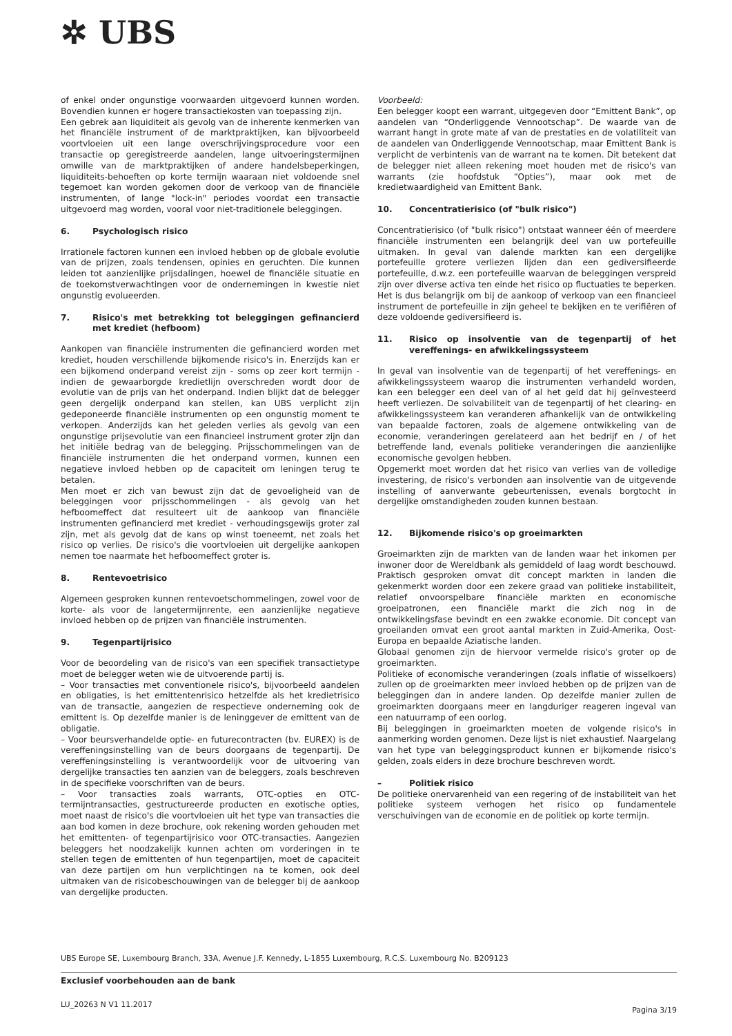✲ UBS
of enkel onder ongunstige voorwaarden uitgevoerd kunnen worden. Bovendien kunnen er hogere transactiekosten van toepassing zijn.
Een gebrek aan liquiditeit als gevolg van de inherente kenmerken van het financiële instrument of de marktpraktijken, kan bijvoorbeeld voortvloeien uit een lange overschrijvingsprocedure voor een transactie op geregistreerde aandelen, lange uitvoeringstermijnen omwille van de marktpraktijken of andere handelsbeperkingen, liquiditeits-behoeften op korte termijn waaraan niet voldoende snel tegemoet kan worden gekomen door de verkoop van de financiële instrumenten, of lange "lock-in" periodes voordat een transactie uitgevoerd mag worden, vooral voor niet-traditionele beleggingen.
6. Psychologisch risico
Irrationele factoren kunnen een invloed hebben op de globale evolutie van de prijzen, zoals tendensen, opinies en geruchten. Die kunnen leiden tot aanzienlijke prijsdalingen, hoewel de financiële situatie en de toekomstverwachtingen voor de ondernemingen in kwestie niet ongunstig evolueerden.
7. Risico's met betrekking tot beleggingen gefinancierd met krediet (hefboom)
Aankopen van financiële instrumenten die gefinancierd worden met krediet, houden verschillende bijkomende risico's in. Enerzijds kan er een bijkomend onderpand vereist zijn - soms op zeer kort termijn - indien de gewaarborgde kredietlijn overschreden wordt door de evolutie van de prijs van het onderpand. Indien blijkt dat de belegger geen dergelijk onderpand kan stellen, kan UBS verplicht zijn gedeponeerde financiële instrumenten op een ongunstig moment te verkopen. Anderzijds kan het geleden verlies als gevolg van een ongunstige prijsevolutie van een financieel instrument groter zijn dan het initiële bedrag van de belegging. Prijsschommelingen van de financiële instrumenten die het onderpand vormen, kunnen een negatieve invloed hebben op de capaciteit om leningen terug te betalen.
Men moet er zich van bewust zijn dat de gevoeligheid van de beleggingen voor prijsschommelingen - als gevolg van het hefboomeffect dat resulteert uit de aankoop van financiële instrumenten gefinancierd met krediet - verhoudingsgewijs groter zal zijn, met als gevolg dat de kans op winst toeneemt, net zoals het risico op verlies. De risico's die voortvloeien uit dergelijke aankopen nemen toe naarmate het hefboomeffect groter is.
8. Rentevoetrisico
Algemeen gesproken kunnen rentevoetschommelingen, zowel voor de korte- als voor de langetermijnrente, een aanzienlijke negatieve invloed hebben op de prijzen van financiële instrumenten.
9. Tegenpartijrisico
Voor de beoordeling van de risico's van een specifiek transactietype moet de belegger weten wie de uitvoerende partij is.
– Voor transacties met conventionele risico's, bijvoorbeeld aandelen en obligaties, is het emittentenrisico hetzelfde als het kredietrisico van de transactie, aangezien de respectieve onderneming ook de emittent is. Op dezelfde manier is de leninggever de emittent van de obligatie.
– Voor beursverhandelde optie- en futurecontracten (bv. EUREX) is de vereffeningsinstelling van de beurs doorgaans de tegenpartij. De vereffeningsinstelling is verantwoordelijk voor de uitvoering van dergelijke transacties ten aanzien van de beleggers, zoals beschreven in de specifieke voorschriften van de beurs.
– Voor transacties zoals warrants, OTC-opties en OTC-termijntransacties, gestructureerde producten en exotische opties, moet naast de risico's die voortvloeien uit het type van transacties die aan bod komen in deze brochure, ook rekening worden gehouden met het emittenten- of tegenpartijrisico voor OTC-transacties. Aangezien beleggers het noodzakelijk kunnen achten om vorderingen in te stellen tegen de emittenten of hun tegenpartijen, moet de capaciteit van deze partijen om hun verplichtingen na te komen, ook deel uitmaken van de risicobeschouwingen van de belegger bij de aankoop van dergelijke producten.
Voorbeeld:
Een belegger koopt een warrant, uitgegeven door “Emittent Bank”, op aandelen van “Onderliggende Vennootschap”. De waarde van de warrant hangt in grote mate af van de prestaties en de volatiliteit van de aandelen van Onderliggende Vennootschap, maar Emittent Bank is verplicht de verbintenis van de warrant na te komen. Dit betekent dat de belegger niet alleen rekening moet houden met de risico's van warrants (zie hoofdstuk “Opties”), maar ook met de kredietwaardigheid van Emittent Bank.
10. Concentratierisico (of "bulk risico")
Concentratierisico (of "bulk risico") ontstaat wanneer één of meerdere financiële instrumenten een belangrijk deel van uw portefeuille uitmaken. In geval van dalende markten kan een dergelijke portefeuille grotere verliezen lijden dan een gediversifieerde portefeuille, d.w.z. een portefeuille waarvan de beleggingen verspreid zijn over diverse activa ten einde het risico op fluctuaties te beperken. Het is dus belangrijk om bij de aankoop of verkoop van een financieel instrument de portefeuille in zijn geheel te bekijken en te verifiëren of deze voldoende gediversifieerd is.
11. Risico op insolventie van de tegenpartij of het vereffenings- en afwikkelingssysteem
In geval van insolventie van de tegenpartij of het vereffenings- en afwikkelingssysteem waarop die instrumenten verhandeld worden, kan een belegger een deel van of al het geld dat hij geïnvesteerd heeft verliezen. De solvabiliteit van de tegenpartij of het clearing- en afwikkelingssysteem kan veranderen afhankelijk van de ontwikkeling van bepaalde factoren, zoals de algemene ontwikkeling van de economie, veranderingen gerelateerd aan het bedrijf en / of het betreffende land, evenals politieke veranderingen die aanzienlijke economische gevolgen hebben.
Opgemerkt moet worden dat het risico van verlies van de volledige investering, de risico's verbonden aan insolventie van de uitgevende instelling of aanverwante gebeurtenissen, evenals borgtocht in dergelijke omstandigheden zouden kunnen bestaan.
12. Bijkomende risico's op groeimarkten
Groeimarkten zijn de markten van de landen waar het inkomen per inwoner door de Wereldbank als gemiddeld of laag wordt beschouwd. Praktisch gesproken omvat dit concept markten in landen die gekenmerkt worden door een zekere graad van politieke instabiliteit, relatief onvoorspelbare financiële markten en economische groeipatronen, een financiële markt die zich nog in de ontwikkelingsfase bevindt en een zwakke economie. Dit concept van groeilanden omvat een groot aantal markten in Zuid-Amerika, Oost-Europa en bepaalde Aziatische landen.
Globaal genomen zijn de hiervoor vermelde risico's groter op de groeimarkten.
Politieke of economische veranderingen (zoals inflatie of wisselkoers) zullen op de groeimarkten meer invloed hebben op de prijzen van de beleggingen dan in andere landen. Op dezelfde manier zullen de groeimarkten doorgaans meer en langduriger reageren ingeval van een natuurramp of een oorlog.
Bij beleggingen in groeimarkten moeten de volgende risico's in aanmerking worden genomen. Deze lijst is niet exhaustief. Naargelang van het type van beleggingsproduct kunnen er bijkomende risico's gelden, zoals elders in deze brochure beschreven wordt.
– Politiek risico
De politieke onervarenheid van een regering of de instabiliteit van het politieke systeem verhogen het risico op fundamentele verschuivingen van de economie en de politiek op korte termijn.
UBS Europe SE, Luxembourg Branch, 33A, Avenue J.F. Kennedy, L-1855 Luxembourg, R.C.S. Luxembourg No. B209123
Exclusief voorbehouden aan de bank
LU_20263 N V1 11.2017 Pagina 3/19